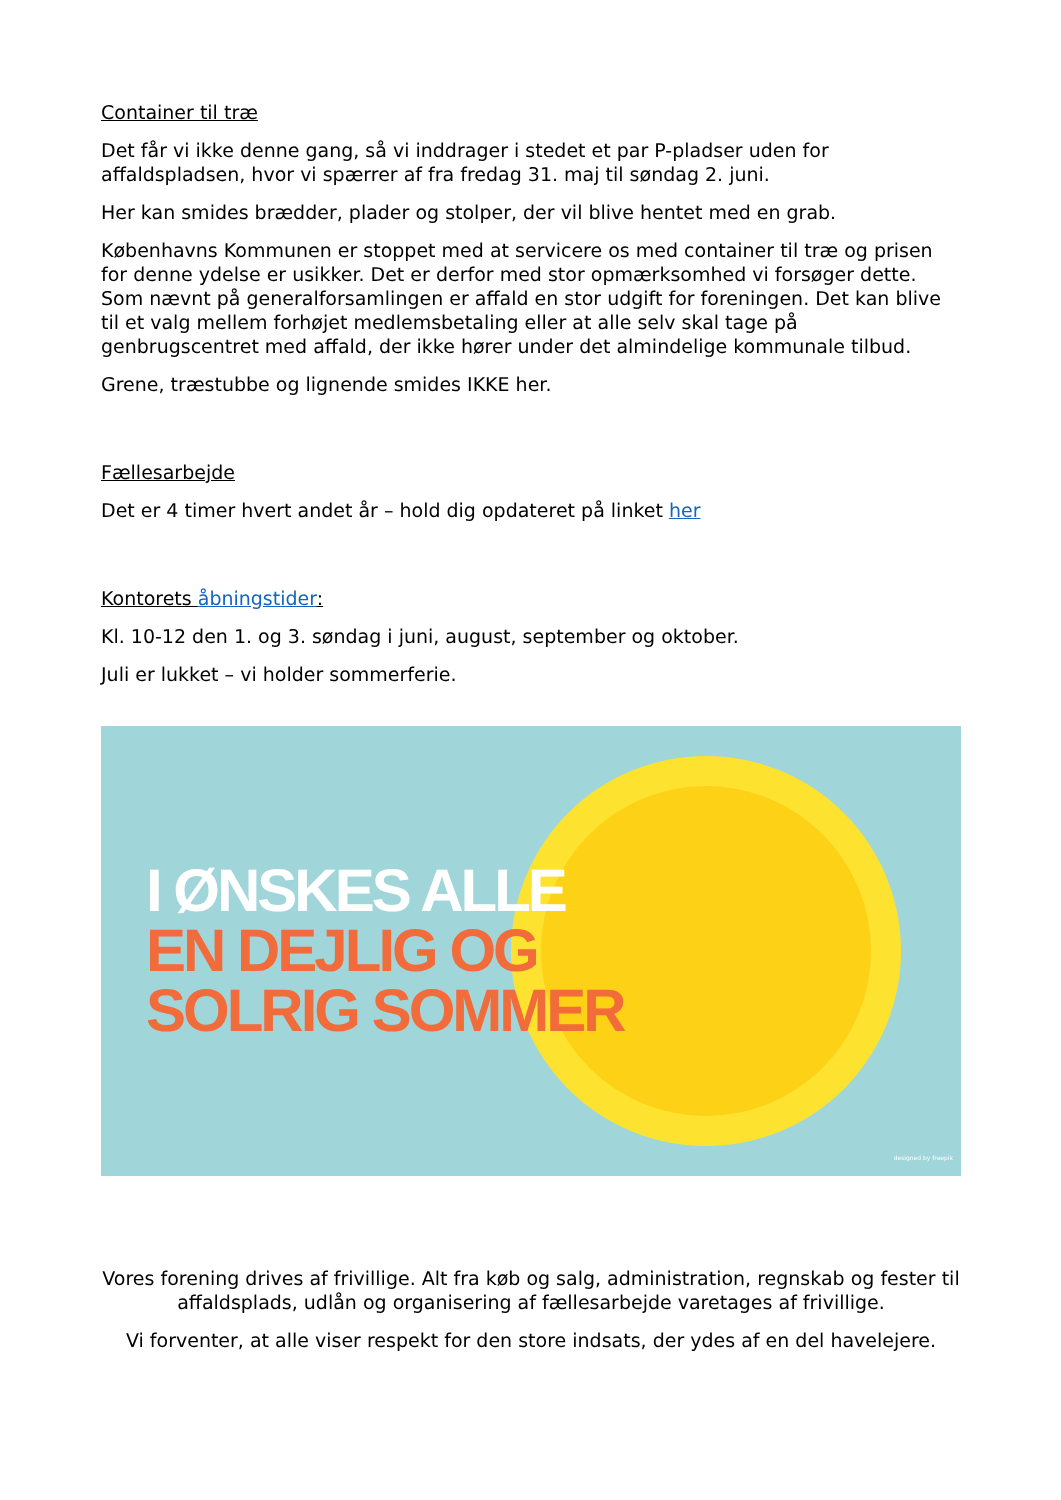Container til træ
Det får vi ikke denne gang, så vi inddrager i stedet et par P-pladser uden for affaldspladsen, hvor vi spærrer af fra fredag 31. maj til søndag 2. juni.
Her kan smides brædder, plader og stolper, der vil blive hentet med en grab.
Københavns Kommunen er stoppet med at servicere os med container til træ og prisen for denne ydelse er usikker. Det er derfor med stor opmærksomhed vi forsøger dette. Som nævnt på generalforsamlingen er affald en stor udgift for foreningen. Det kan blive til et valg mellem forhøjet medlemsbetaling eller at alle selv skal tage på genbrugscentret med affald, der ikke hører under det almindelige kommunale tilbud.
Grene, træstubbe og lignende smides IKKE her.
Fællesarbejde
Det er 4 timer hvert andet år – hold dig opdateret på linket her
Kontorets åbningstider:
Kl. 10-12 den 1. og 3. søndag i juni, august, september og oktober.
Juli er lukket – vi holder sommerferie.
I ØNSKES ALLE
EN DEJLIG OG
SOLRIG SOMMER
designed by freepik
Vores forening drives af frivillige. Alt fra køb og salg, administration, regnskab og fester til affaldsplads, udlån og organisering af fællesarbejde varetages af frivillige.
Vi forventer, at alle viser respekt for den store indsats, der ydes af en del havelejere.